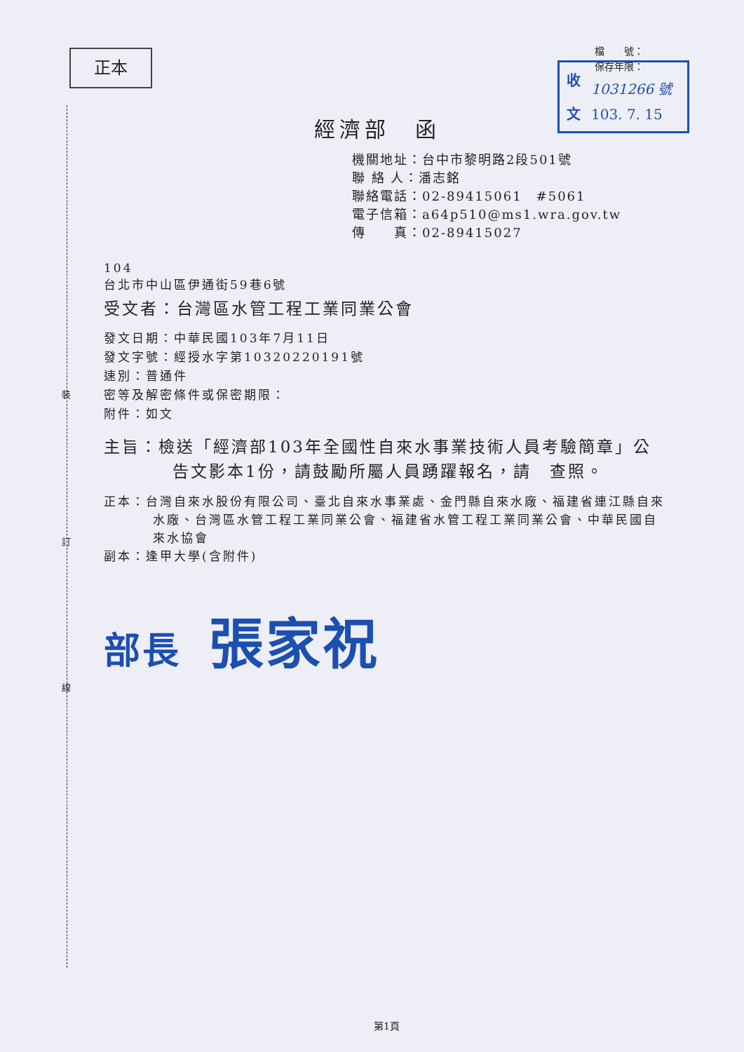裝
訂
線
正本
檔　　號：
保存年限：
收
文
1031266 號
103. 7. 15
經濟部　函
機關地址：台中市黎明路2段501號
聯 絡 人：潘志銘
聯絡電話：02-89415061　#5061
電子信箱：a64p510@ms1.wra.gov.tw
傳　　真：02-89415027
104
台北市中山區伊通街59巷6號
受文者：台灣區水管工程工業同業公會
發文日期：中華民國103年7月11日
發文字號：經授水字第10320220191號
速別：普通件
密等及解密條件或保密期限：
附件：如文
主旨：檢送「經濟部103年全國性自來水事業技術人員考驗簡章」公告文影本1份，請鼓勵所屬人員踴躍報名，請　查照。
正本：台灣自來水股份有限公司、臺北自來水事業處、金門縣自來水廠、福建省連江縣自來水廠、台灣區水管工程工業同業公會、福建省水管工程工業同業公會、中華民國自來水協會
副本：逢甲大學(含附件)
部長 張家祝
第1頁